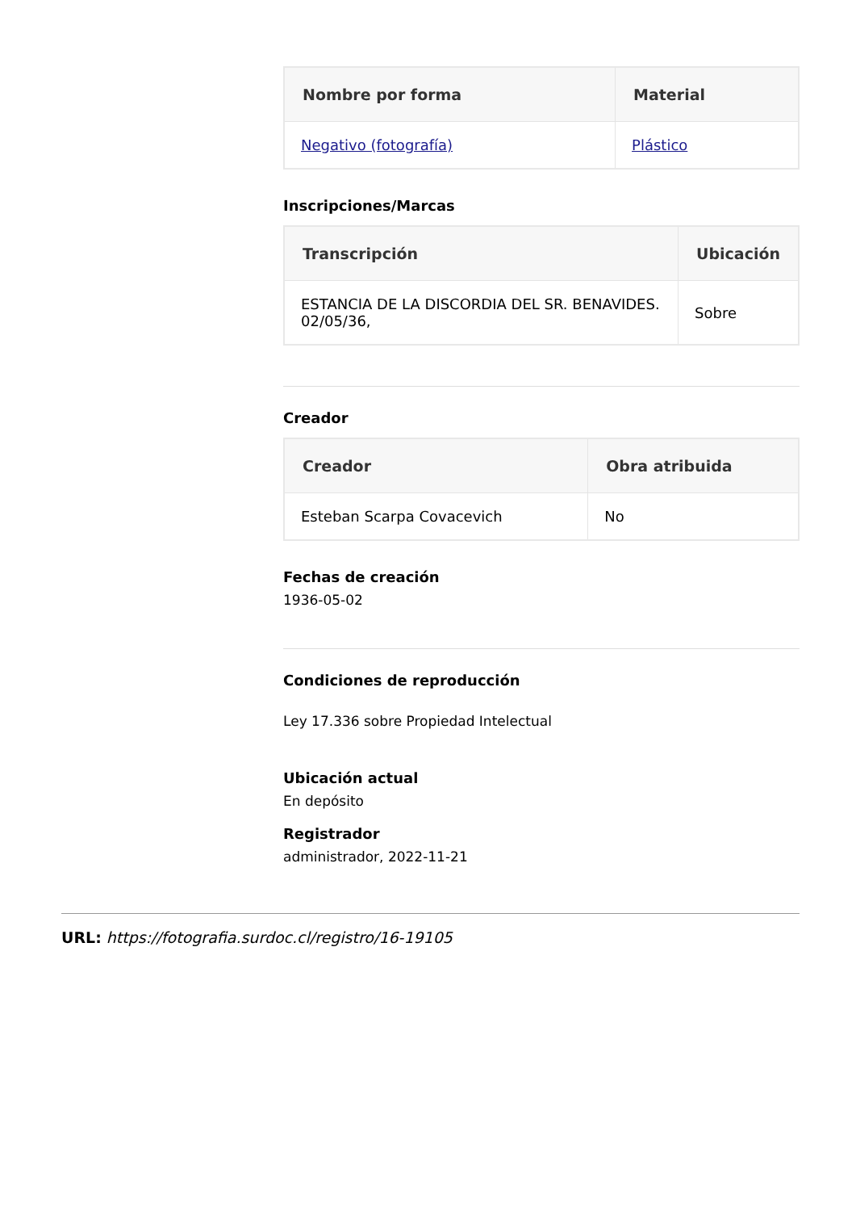| Nombre por forma | Material |
| --- | --- |
| Negativo (fotografía) | Plástico |
Inscripciones/Marcas
| Transcripción | Ubicación |
| --- | --- |
| ESTANCIA DE LA DISCORDIA DEL SR. BENAVIDES. 02/05/36, | Sobre |
Creador
| Creador | Obra atribuida |
| --- | --- |
| Esteban Scarpa Covacevich | No |
Fechas de creación
1936-05-02
Condiciones de reproducción
Ley 17.336 sobre Propiedad Intelectual
Ubicación actual
En depósito
Registrador
administrador, 2022-11-21
URL: https://fotografia.surdoc.cl/registro/16-19105